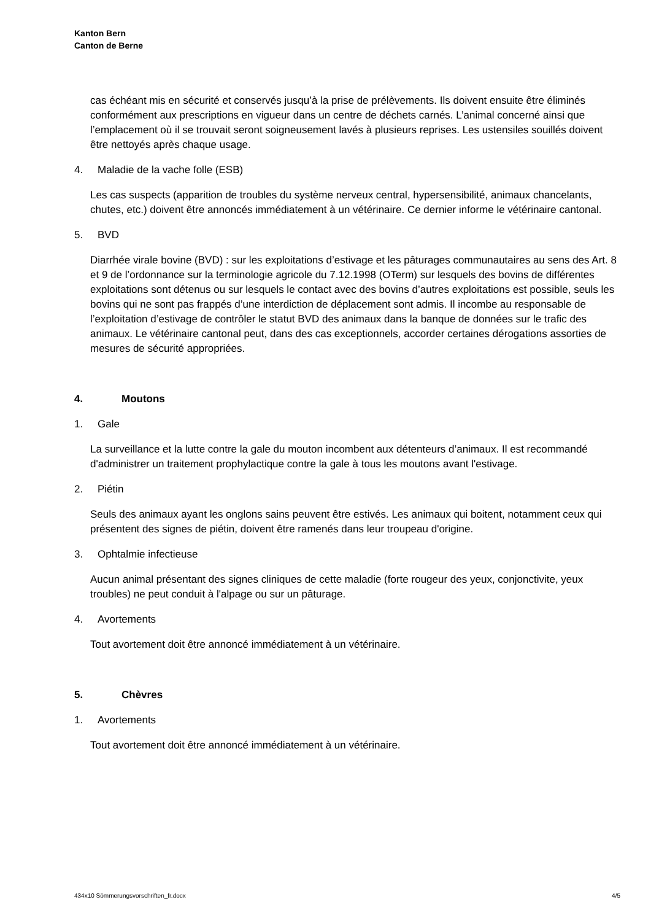Kanton Bern
Canton de Berne
cas échéant mis en sécurité et conservés jusqu’à la prise de prélèvements. Ils doivent ensuite être éliminés conformément aux prescriptions en vigueur dans un centre de déchets carnés. L’animal concerné ainsi que l’emplacement où il se trouvait seront soigneusement lavés à plusieurs reprises. Les ustensiles souillés doivent être nettoyés après chaque usage.
4. Maladie de la vache folle (ESB)
Les cas suspects (apparition de troubles du système nerveux central, hypersensibilité, animaux chancelants, chutes, etc.) doivent être annoncés immédiatement à un vétérinaire. Ce dernier informe le vétérinaire cantonal.
5. BVD
Diarrhée virale bovine (BVD) : sur les exploitations d’estivage et les pâturages communautaires au sens des Art. 8 et 9 de l’ordonnance sur la terminologie agricole du 7.12.1998 (OTerm) sur lesquels des bovins de différentes exploitations sont détenus ou sur lesquels le contact avec des bovins d’autres exploitations est possible, seuls les bovins qui ne sont pas frappés d’une interdiction de déplacement sont admis. Il incombe au responsable de l’exploitation d’estivage de contrôler le statut BVD des animaux dans la banque de données sur le trafic des animaux. Le vétérinaire cantonal peut, dans des cas exceptionnels, accorder certaines dérogations assorties de mesures de sécurité appropriées.
4. Moutons
1. Gale
La surveillance et la lutte contre la gale du mouton incombent aux détenteurs d’animaux. Il est recommandé d'administrer un traitement prophylactique contre la gale à tous les moutons avant l'estivage.
2. Piétin
Seuls des animaux ayant les onglons sains peuvent être estivés. Les animaux qui boitent, notamment ceux qui présentent des signes de piétin, doivent être ramenés dans leur troupeau d'origine.
3. Ophtalmie infectieuse
Aucun animal présentant des signes cliniques de cette maladie (forte rougeur des yeux, conjonctivite, yeux troubles) ne peut conduit à l'alpage ou sur un pâturage.
4. Avortements
Tout avortement doit être annoncé immédiatement à un vétérinaire.
5. Chèvres
1. Avortements
Tout avortement doit être annoncé immédiatement à un vétérinaire.
434x10 Sömmerungsvorschriften_fr.docx 4/5